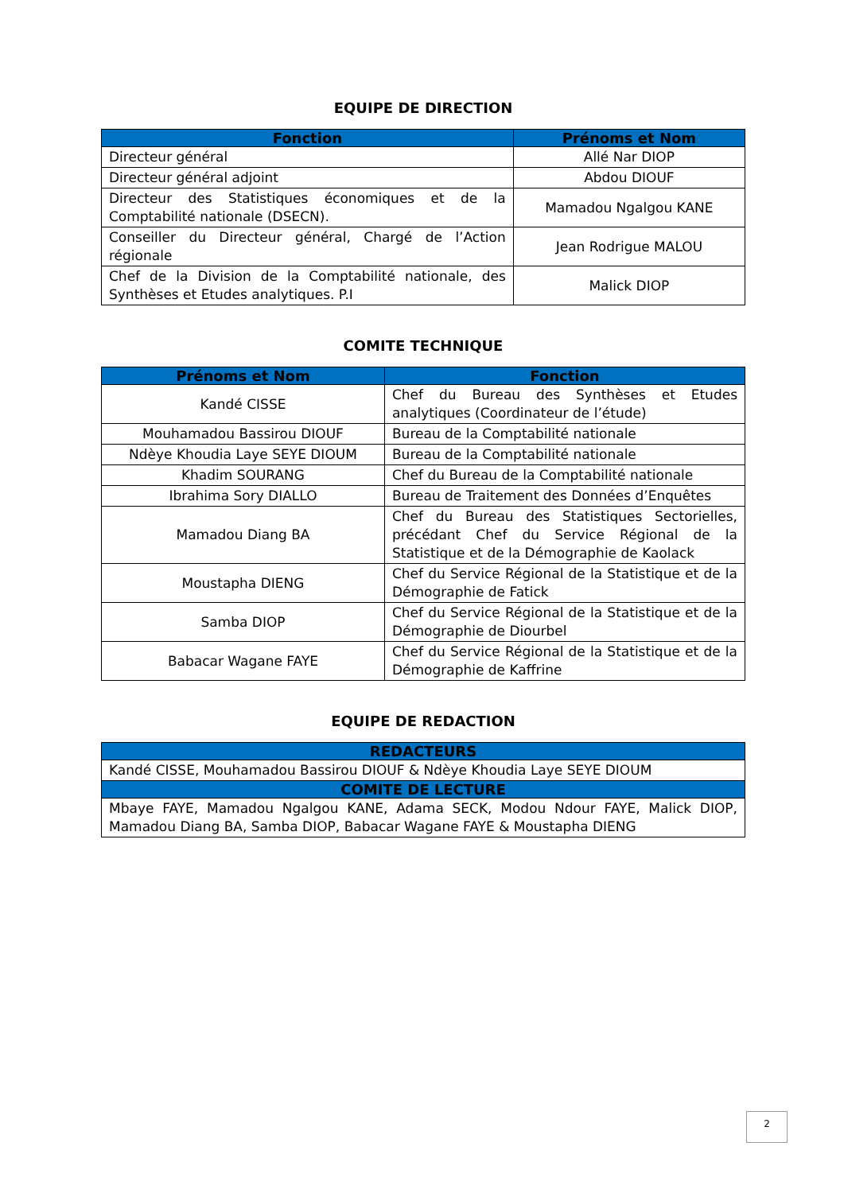EQUIPE DE DIRECTION
| Fonction | Prénoms et Nom |
| --- | --- |
| Directeur général | Allé Nar DIOP |
| Directeur général adjoint | Abdou DIOUF |
| Directeur des Statistiques économiques et de la Comptabilité nationale (DSECN). | Mamadou Ngalgou KANE |
| Conseiller du Directeur général, Chargé de l’Action régionale | Jean Rodrigue MALOU |
| Chef de la Division de la Comptabilité nationale, des Synthèses et Etudes analytiques. P.I | Malick DIOP |
COMITE TECHNIQUE
| Prénoms et Nom | Fonction |
| --- | --- |
| Kandé CISSE | Chef du Bureau des Synthèses et Etudes analytiques (Coordinateur de l’étude) |
| Mouhamadou Bassirou DIOUF | Bureau de la Comptabilité nationale |
| Ndèye Khoudia Laye SEYE DIOUM | Bureau de la Comptabilité nationale |
| Khadim SOURANG | Chef du Bureau de la Comptabilité nationale |
| Ibrahima Sory DIALLO | Bureau de Traitement des Données d’Enquêtes |
| Mamadou Diang BA | Chef du Bureau des Statistiques Sectorielles, précédant Chef du Service Régional de la Statistique et de la Démographie de Kaolack |
| Moustapha DIENG | Chef du Service Régional de la Statistique et de la Démographie de Fatick |
| Samba DIOP | Chef du Service Régional de la Statistique et de la Démographie de Diourbel |
| Babacar Wagane FAYE | Chef du Service Régional de la Statistique et de la Démographie de Kaffrine |
EQUIPE DE REDACTION
| REDACTEURS |
| --- |
| Kandé CISSE, Mouhamadou Bassirou DIOUF & Ndèye Khoudia Laye SEYE DIOUM |
| COMITE DE LECTURE |
| Mbaye FAYE, Mamadou Ngalgou KANE, Adama SECK, Modou Ndour FAYE, Malick DIOP, Mamadou Diang BA, Samba DIOP, Babacar Wagane FAYE & Moustapha DIENG |
2